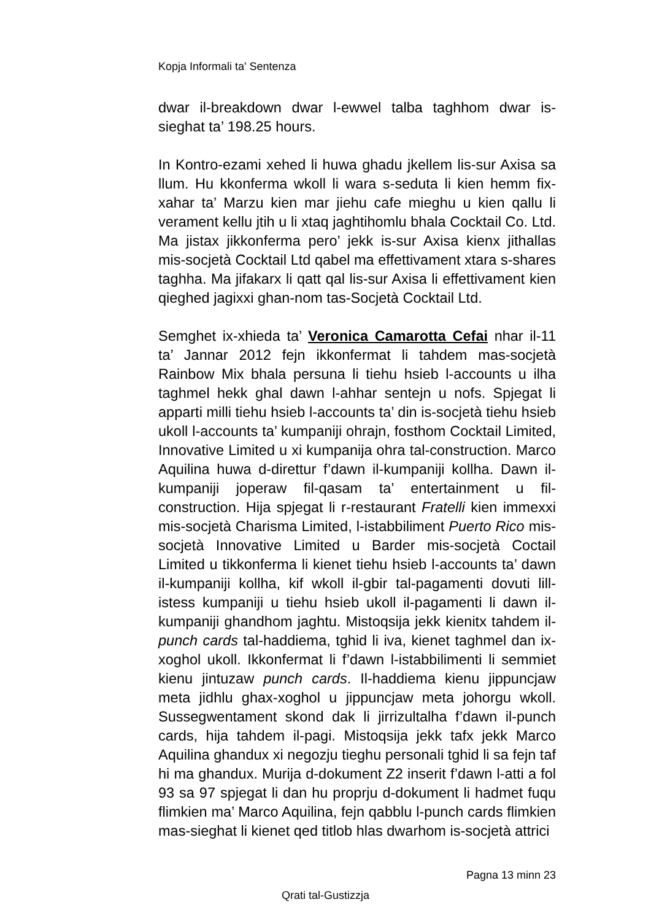Kopja Informali ta' Sentenza
dwar il-breakdown dwar l-ewwel talba taghhom dwar is-sieghat ta’ 198.25 hours.
In Kontro-ezami xehed li huwa ghadu jkellem lis-sur Axisa sa llum. Hu kkonferma wkoll li wara s-seduta li kien hemm fix-xahar ta’ Marzu kien mar jiehu cafe mieghu u kien qallu li verament kellu jtih u li xtaq jaghtihomlu bhala Cocktail Co. Ltd. Ma jistax jikkonferma pero’ jekk is-sur Axisa kienx jithallas mis-socjetà Cocktail Ltd qabel ma effettivament xtara s-shares taghha. Ma jifakarx li qatt qal lis-sur Axisa li effettivament kien qieghed jagixxi ghan-nom tas-Socjetà Cocktail Ltd.
Semghet ix-xhieda ta’ Veronica Camarotta Cefai nhar il-11 ta’ Jannar 2012 fejn ikkonfermat li tahdem mas-socjetà Rainbow Mix bhala persuna li tiehu hsieb l-accounts u ilha taghmel hekk ghal dawn l-ahhar sentejn u nofs. Spjegat li apparti milli tiehu hsieb l-accounts ta’ din is-socjetà tiehu hsieb ukoll l-accounts ta’ kumpaniji ohrajn, fosthom Cocktail Limited, Innovative Limited u xi kumpanija ohra tal-construction. Marco Aquilina huwa d-direttur f’dawn il-kumpaniji kollha. Dawn il-kumpaniji joperaw fil-qasam ta’ entertainment u fil-construction. Hija spjegat li r-restaurant Fratelli kien immexxi mis-socjetà Charisma Limited, l-istabbiliment Puerto Rico mis-socjetà Innovative Limited u Barder mis-socjetà Coctail Limited u tikkonferma li kienet tiehu hsieb l-accounts ta’ dawn il-kumpaniji kollha, kif wkoll il-gbir tal-pagamenti dovuti lill-istess kumpaniji u tiehu hsieb ukoll il-pagamenti li dawn il-kumpaniji ghandhom jaghtu. Mistoqsija jekk kienitx tahdem il-punch cards tal-haddiema, tghid li iva, kienet taghmel dan ix-xoghol ukoll. Ikkonfermat li f’dawn l-istabbilimenti li semmiet kienu jintuzaw punch cards. Il-haddiema kienu jippuncjaw meta jidhlu ghax-xoghol u jippuncjaw meta johorgu wkoll. Sussegwentament skond dak li jirrizultalha f’dawn il-punch cards, hija tahdem il-pagi. Mistoqsija jekk tafx jekk Marco Aquilina ghandux xi negozju tieghu personali tghid li sa fejn taf hi ma ghandux. Murija d-dokument Z2 inserit f’dawn l-atti a fol 93 sa 97 spjegat li dan hu proprju d-dokument li hadmet fuqu flimkien ma’ Marco Aquilina, fejn qabblu l-punch cards flimkien mas-sieghat li kienet qed titlob hlas dwarhom is-socjetà attrici
Pagna 13 minn 23
Qrati tal-Gustizzja